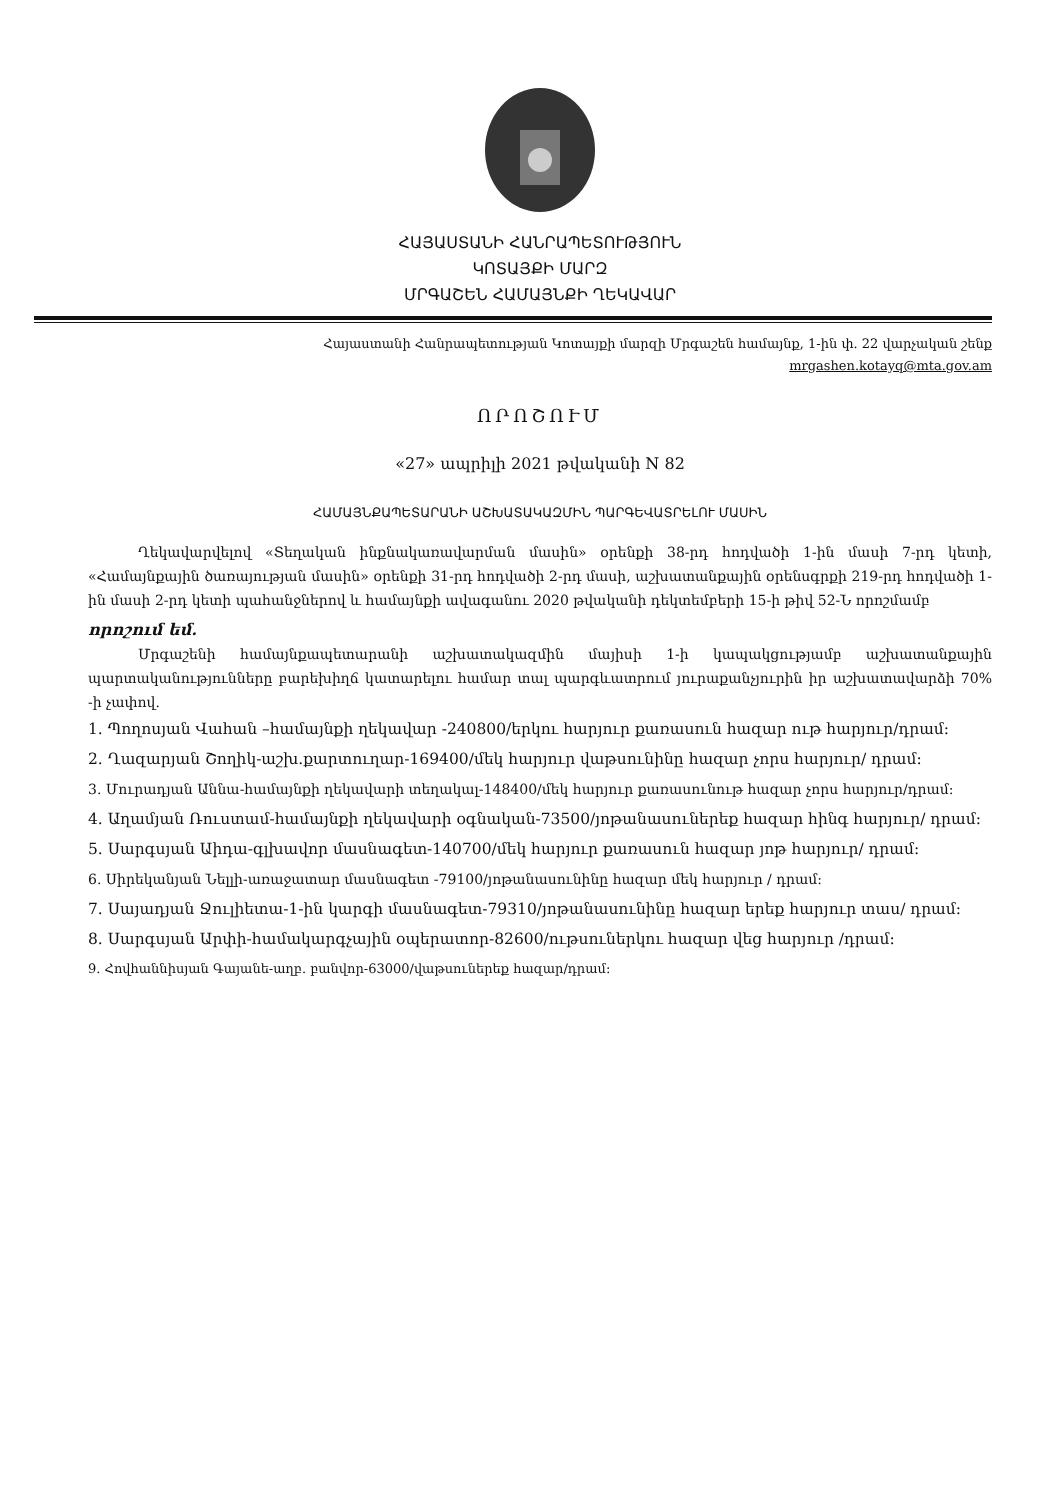ՀԱՅԱՍՏԱՆԻ ՀԱՆՐԱՊԵՏՈՒԹՅՈՒՆ
ԿՈՏԱՅՔԻ ՄԱՐԶ
ՄՐԳԱՇԵՆ ՀԱՄԱՅՆՔԻ ՂԵԿԱՎԱՐ
Հայաստանի Հանրապետության Կոտայքի մարզի Մրգաշեն համայնք, 1-ին փ. 22 վարչական շենք
mrgashen.kotayq@mta.gov.am
ՈՐՈՇՈՒՄ
«27» ապրիլի 2021 թվականի N 82
ՀԱՄԱՅՆՔԱՊԵՏԱՐԱՆԻ ԱՇԽԱՏԱԿԱԶՄԻՆ ՊԱՐԳԵՎԱՏՐԵԼՈՒ ՄԱՍԻՆ
Ղեկավարվելով «Տեղական ինքնակառավարման մասին» օրենքի 38-րդ հոդվածի 1-ին մասի 7-րդ կետի, «Համայնքային ծառայության մասին» օրենքի 31-րդ հոդվածի 2-րդ մասի, աշխատանքային օրենսգրքի 219-րդ հոդվածի 1-ին մասի 2-րդ կետի պահանջներով և համայնքի ավագանու 2020 թվականի դեկտեմբերի 15-ի թիվ 52-Ն որոշմամբ
որոշում եմ.
Մրգաշենի համայնքապետարանի աշխատակազմին մայիսի 1-ի կապակցությամբ աշխատանքային պարտականությունները բարեխիղճ կատարելու համար տալ պարգևատրում յուրաքանչյուրին իր աշխատավարձի 70% -ի չափով.
1. Պողոսյան Վահան –համայնքի ղեկավար -240800/երկու հարյուր քառասուն հազար ութ հարյուր/դրամ:
2. Ղազարյան Շողիկ-աշխ.քարտուղար-169400/մեկ հարյուր վաթսունինը հազար չորս հարյուր/ դրամ:
3. Մուրադյան Աննա-համայնքի ղեկավարի տեղակալ-148400/մեկ հարյուր քառասունութ հազար չորս հարյուր/դրամ:
4. Աղամյան Ռուստամ-համայնքի ղեկավարի օգնական-73500/յոթանասուներեք հազար հինգ հարյուր/ դրամ:
5. Սարգսյան Աիդա-գլխավոր մասնագետ-140700/մեկ հարյուր քառասուն հազար յոթ հարյուր/ դրամ:
6. Սիրեկանյան Նելլի-առաջատար մասնագետ -79100/յոթանասունինը հազար մեկ հարյուր / դրամ:
7. Սայադյան Ջուլիետա-1-ին կարգի մասնագետ-79310/յոթանասունինը հազար երեք հարյուր տաս/ դրամ:
8. Սարգսյան Արփի-համակարգչային օպերատոր-82600/ութսուներկու հազար վեց հարյուր /դրամ:
9. Հովհաննիսյան Գայանե-աղբ. բանվոր-63000/վաթսուներեք հազար/դրամ: